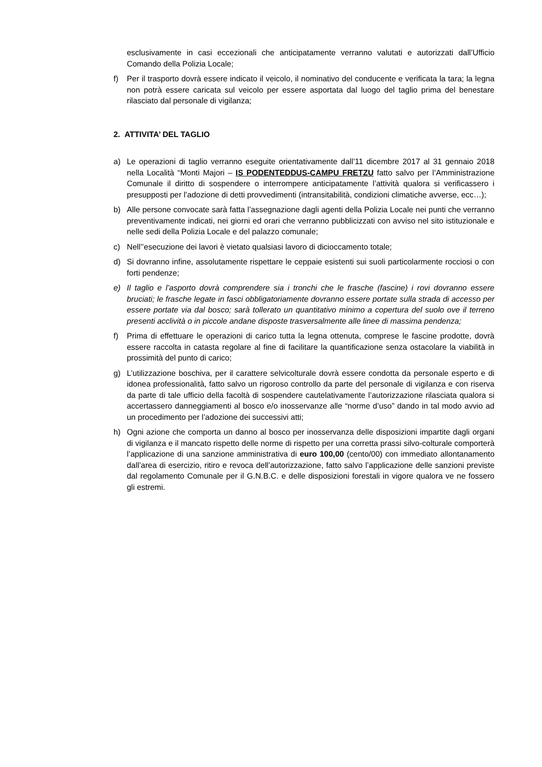esclusivamente in casi eccezionali che anticipatamente verranno valutati e autorizzati dall’Ufficio Comando della Polizia Locale;
f) Per il trasporto dovrà essere indicato il veicolo, il nominativo del conducente e verificata la tara; la legna non potrà essere caricata sul veicolo per essere asportata dal luogo del taglio prima del benestare rilasciato dal personale di vigilanza;
2. ATTIVITA’ DEL TAGLIO
a) Le operazioni di taglio verranno eseguite orientativamente dall’11 dicembre 2017 al 31 gennaio 2018 nella Località “Monti Majori – IS PODENTEDDUS-CAMPU FRETZU fatto salvo per l’Amministrazione Comunale il diritto di sospendere o interrompere anticipatamente l’attività qualora si verificassero i presupposti per l’adozione di detti provvedimenti (intransitabilità, condizioni climatiche avverse, ecc…);
b) Alle persone convocate sarà fatta l’assegnazione dagli agenti della Polizia Locale nei punti che verranno preventivamente indicati, nei giorni ed orari che verranno pubblicizzati con avviso nel sito istituzionale e nelle sedi della Polizia Locale e del palazzo comunale;
c) Nell’’esecuzione dei lavori è vietato qualsiasi lavoro di dicioccamento totale;
d) Si dovranno infine, assolutamente rispettare le ceppaie esistenti sui suoli particolarmente rocciosi o con forti pendenze;
e) Il taglio e l’asporto dovrà comprendere sia i tronchi che le frasche (fascine) i rovi dovranno essere bruciati; le frasche legate in fasci obbligatoriamente dovranno essere portate sulla strada di accesso per essere portate via dal bosco; sarà tollerato un quantitativo minimo a copertura del suolo ove il terreno presenti acclività o in piccole andane disposte trasversalmente alle linee di massima pendenza;
f) Prima di effettuare le operazioni di carico tutta la legna ottenuta, comprese le fascine prodotte, dovrà essere raccolta in catasta regolare al fine di facilitare la quantificazione senza ostacolare la viabilità in prossimità del punto di carico;
g) L’utilizzazione boschiva, per il carattere selvicolturale dovrà essere condotta da personale esperto e di idonea professionalità, fatto salvo un rigoroso controllo da parte del personale di vigilanza e con riserva da parte di tale ufficio della facoltà di sospendere cautelativamente l’autorizzazione rilasciata qualora si accertassero danneggiamenti al bosco e/o inosservanze alle “norme d’uso” dando in tal modo avvio ad un procedimento per l’adozione dei successivi atti;
h) Ogni azione che comporta un danno al bosco per inosservanza delle disposizioni impartite dagli organi di vigilanza e il mancato rispetto delle norme di rispetto per una corretta prassi silvo-colturale comporterà l’applicazione di una sanzione amministrativa di euro 100,00 (cento/00) con immediato allontanamento dall’area di esercizio, ritiro e revoca dell’autorizzazione, fatto salvo l’applicazione delle sanzioni previste dal regolamento Comunale per il G.N.B.C. e delle disposizioni forestali in vigore qualora ve ne fossero gli estremi.